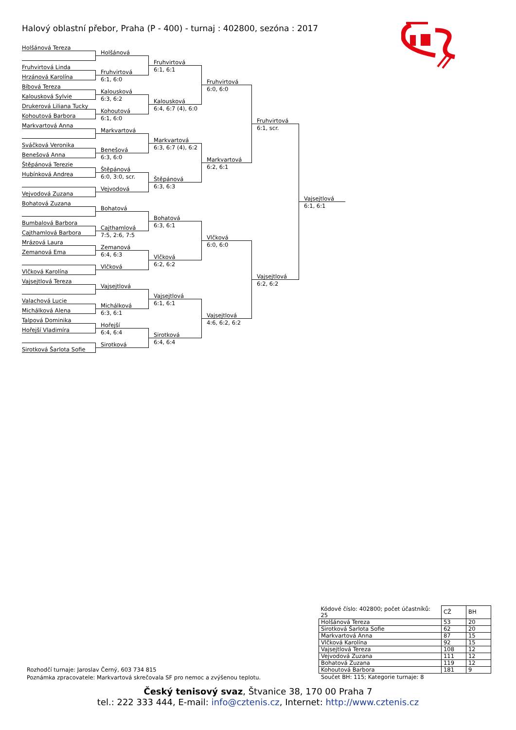Halový oblastní přebor, Praha (P - 400) - turnaj : 402800, sezóna : 2017
Holšánová Tereza
Fruhvirtová Linda
Hrzánová Karolína
Bíbová Tereza
Kalousková Sylvie
Drukerová Liliana Tucky
Kohoutová Barbora
Markvartová Anna
Sváčková Veronika
Benešová Anna
Štěpánová Terezie
Hubínková Andrea
Vejvodová Zuzana
Bohatová Zuzana
Bumbalová Barbora
Cajthamlová Barbora
Mrázová Laura
Zemanová Ema
Vlčková Karolína
Vajsejtlová Tereza
Valachová Lucie
Michálková Alena
Talpová Dominika
Hořejší Vladimíra
Sirotková Šarlota Sofie
Holšánová
Fruhvirtová
6:1, 6:0
Kalousková
6:3, 6:2
Kohoutová
6:1, 6:0
Markvartová
Benešová
6:3, 6:0
Štěpánová
6:0, 3:0, scr.
Vejvodová
Bohatová
Cajthamlová
7:5, 2:6, 7:5
Zemanová
6:4, 6:3
Vlčková
Vajsejtlová
Michálková
6:3, 6:1
Hořejší
6:4, 6:4
Sirotková
Fruhvirtová
6:1, 6:1
Kalousková
6:4, 6:7 (4), 6:0
Markvartová
6:3, 6:7 (4), 6:2
Štěpánová
6:3, 6:3
Bohatová
6:3, 6:1
Vlčková
6:2, 6:2
Vajsejtlová
6:1, 6:1
Sirotková
6:4, 6:4
Fruhvirtová
6:0, 6:0
Markvartová
6:2, 6:1
Vlčková
6:0, 6:0
Vajsejtlová
4:6, 6:2, 6:2
Fruhvirtová
6:1, scr.
Vajsejtlová
6:2, 6:2
Vajsejtlová
6:1, 6:1
| Kódové číslo: 402800; počet účastníků: 25 | CŽ | BH |
| Holšánová Tereza | 53 | 20 |
| Sirotková Šarlota Sofie | 62 | 20 |
| Markvartová Anna | 87 | 15 |
| Vlčková Karolína | 92 | 15 |
| Vajsejtlová Tereza | 108 | 12 |
| Vejvodová Zuzana | 111 | 12 |
| Bohatová Zuzana | 119 | 12 |
| Kohoutová Barbora | 181 | 9 |
Součet BH: 115; Kategorie turnaje: 8
Rozhodčí turnaje: Jaroslav Černý, 603 734 815
Poznámka zpracovatele: Markvartová skrečovala SF pro nemoc a zvýšenou teplotu.
Český tenisový svaz, Štvanice 38, 170 00 Praha 7
tel.: 222 333 444, E-mail: info@cztenis.cz, Internet: http://www.cztenis.cz